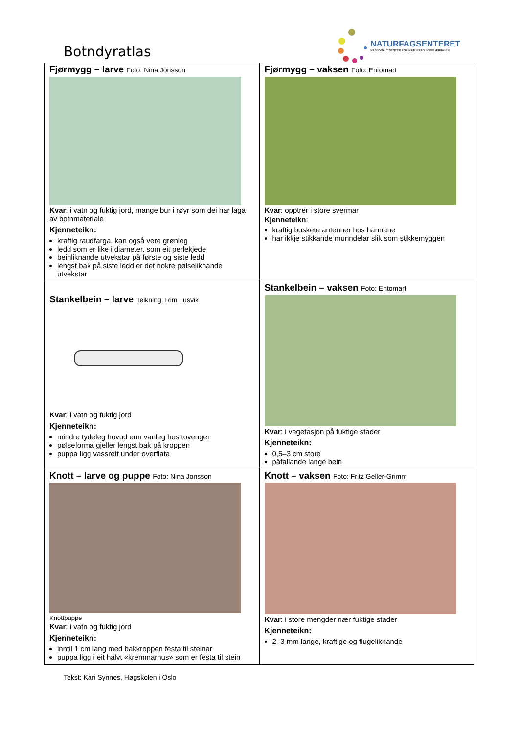Botndyratlas
NATURFAGSENTERET
NASJONALT SENTER FOR NATURFAG I OPPLÆRINGEN
| Fjørmygg – larve Foto: Nina Jonsson Kvar : i vatn og fuktig jord, mange bur i røyr som dei har laga av botnmateriale Kjenneteikn: kraftig raudfarga, kan også vere grønleg ledd som er like i diameter, som eit perlekjede beinliknande utvekstar på første og siste ledd lengst bak på siste ledd er det nokre pølseliknande utvekstar | Fjørmygg – vaksen Foto: Entomart Kvar : opptrer i store svermar Kjenneteikn : kraftig buskete antenner hos hannane har ikkje stikkande munndelar slik som stikkemyggen |
| Stankelbein – larve Teikning: Rim Tusvik Kvar : i vatn og fuktig jord Kjenneteikn: mindre tydeleg hovud enn vanleg hos tovenger pølseforma gjeller lengst bak på kroppen puppa ligg vassrett under overflata | Stankelbein – vaksen Foto: Entomart Kvar : i vegetasjon på fuktige stader Kjenneteikn: 0,5–3 cm store påfallande lange bein |
| Knott – larve og puppe Foto: Nina Jonsson Knottpuppe Kvar : i vatn og fuktig jord Kjenneteikn: inntil 1 cm lang med bakkroppen festa til steinar puppa ligg i eit halvt «kremmarhus» som er festa til stein | Knott – vaksen Foto: Fritz Geller-Grimm Kvar : i store mengder nær fuktige stader Kjenneteikn: 2–3 mm lange, kraftige og flugeliknande |
Tekst: Kari Synnes, Høgskolen i Oslo